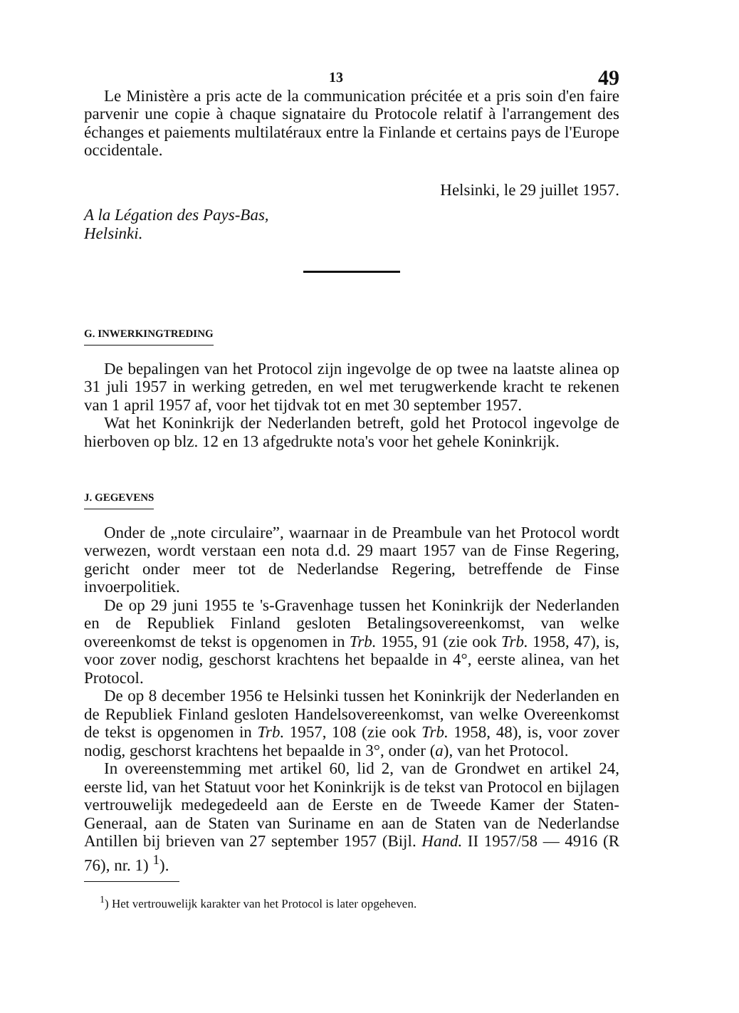13 49
Le Ministère a pris acte de la communication précitée et a pris soin d'en faire parvenir une copie à chaque signataire du Protocole relatif à l'arrangement des échanges et paiements multilatéraux entre la Finlande et certains pays de l'Europe occidentale.
Helsinki, le 29 juillet 1957.
A la Légation des Pays-Bas,
Helsinki.
G. INWERKINGTREDING
De bepalingen van het Protocol zijn ingevolge de op twee na laatste alinea op 31 juli 1957 in werking getreden, en wel met terugwerkende kracht te rekenen van 1 april 1957 af, voor het tijdvak tot en met 30 september 1957.
Wat het Koninkrijk der Nederlanden betreft, gold het Protocol ingevolge de hierboven op blz. 12 en 13 afgedrukte nota's voor het gehele Koninkrijk.
J. GEGEVENS
Onder de „note circulaire”, waarnaar in de Preambule van het Protocol wordt verwezen, wordt verstaan een nota d.d. 29 maart 1957 van de Finse Regering, gericht onder meer tot de Nederlandse Regering, betreffende de Finse invoerpolitiek.
De op 29 juni 1955 te 's-Gravenhage tussen het Koninkrijk der Nederlanden en de Republiek Finland gesloten Betalingsovereenkomst, van welke overeenkomst de tekst is opgenomen in Trb. 1955, 91 (zie ook Trb. 1958, 47), is, voor zover nodig, geschorst krachtens het bepaalde in 4°, eerste alinea, van het Protocol.
De op 8 december 1956 te Helsinki tussen het Koninkrijk der Nederlanden en de Republiek Finland gesloten Handelsovereenkomst, van welke Overeenkomst de tekst is opgenomen in Trb. 1957, 108 (zie ook Trb. 1958, 48), is, voor zover nodig, geschorst krachtens het bepaalde in 3°, onder (a), van het Protocol.
In overeenstemming met artikel 60, lid 2, van de Grondwet en artikel 24, eerste lid, van het Statuut voor het Koninkrijk is de tekst van Protocol en bijlagen vertrouwelijk medegedeeld aan de Eerste en de Tweede Kamer der Staten-Generaal, aan de Staten van Suriname en aan de Staten van de Nederlandse Antillen bij brieven van 27 september 1957 (Bijl. Hand. II 1957/58 — 4916 (R 76), nr. 1) <sup>1</sup>).
<sup>1</sup>) Het vertrouwelijk karakter van het Protocol is later opgeheven.